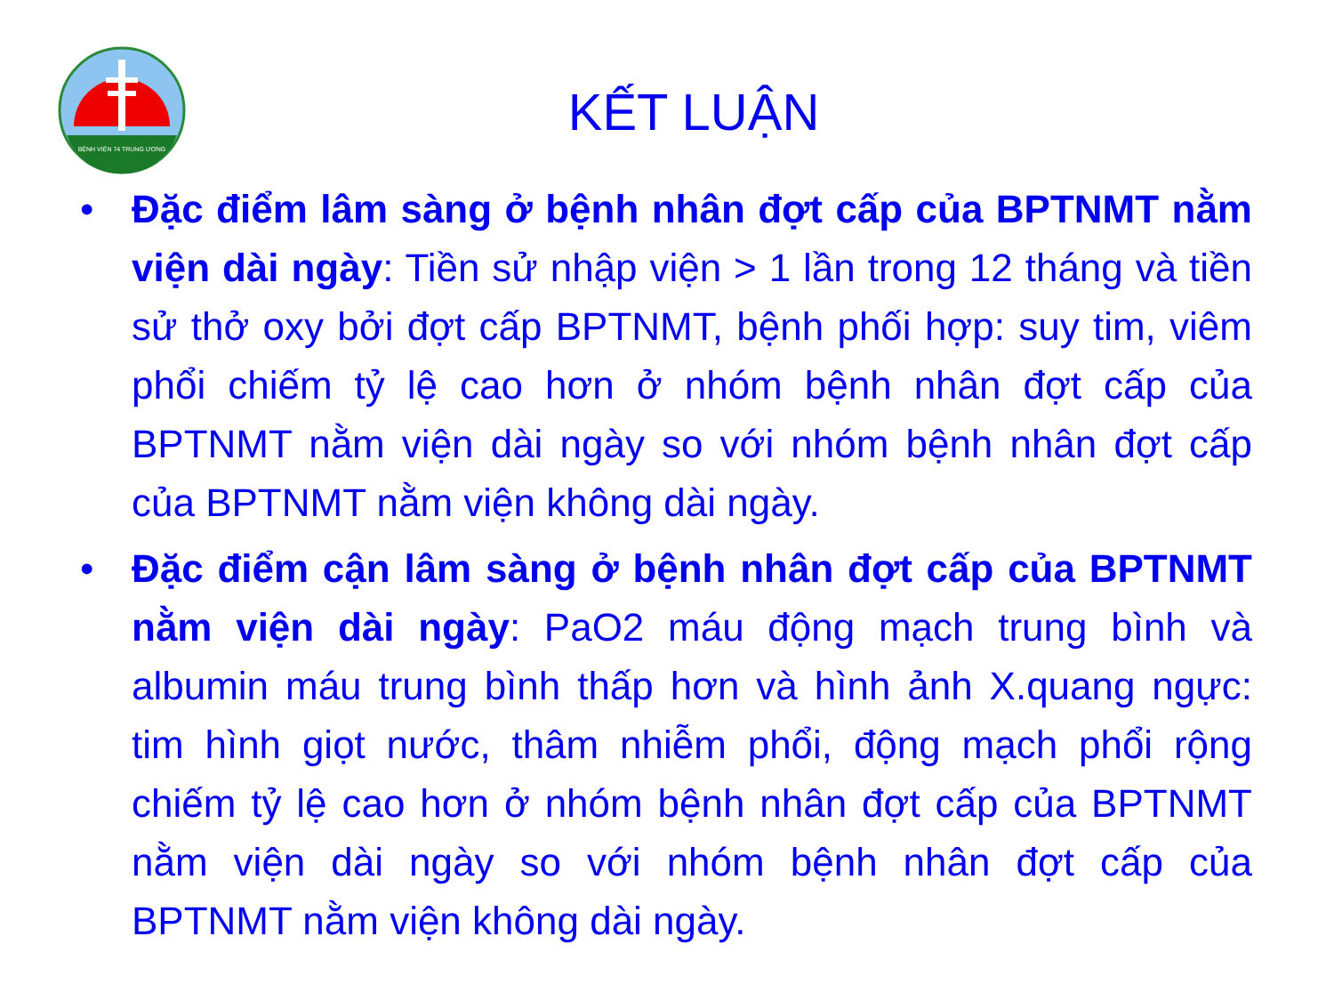BỆNH VIỆN 74 TRUNG ƯƠNG
KẾT LUẬN
• Đặc điểm lâm sàng ở bệnh nhân đợt cấp của BPTNMT nằm viện dài ngày: Tiền sử nhập viện > 1 lần trong 12 tháng và tiền sử thở oxy bởi đợt cấp BPTNMT, bệnh phối hợp: suy tim, viêm phổi chiếm tỷ lệ cao hơn ở nhóm bệnh nhân đợt cấp của BPTNMT nằm viện dài ngày so với nhóm bệnh nhân đợt cấp của BPTNMT nằm viện không dài ngày.
• Đặc điểm cận lâm sàng ở bệnh nhân đợt cấp của BPTNMT nằm viện dài ngày: PaO2 máu động mạch trung bình và albumin máu trung bình thấp hơn và hình ảnh X.quang ngực: tim hình giọt nước, thâm nhiễm phổi, động mạch phổi rộng chiếm tỷ lệ cao hơn ở nhóm bệnh nhân đợt cấp của BPTNMT nằm viện dài ngày so với nhóm bệnh nhân đợt cấp của BPTNMT nằm viện không dài ngày.